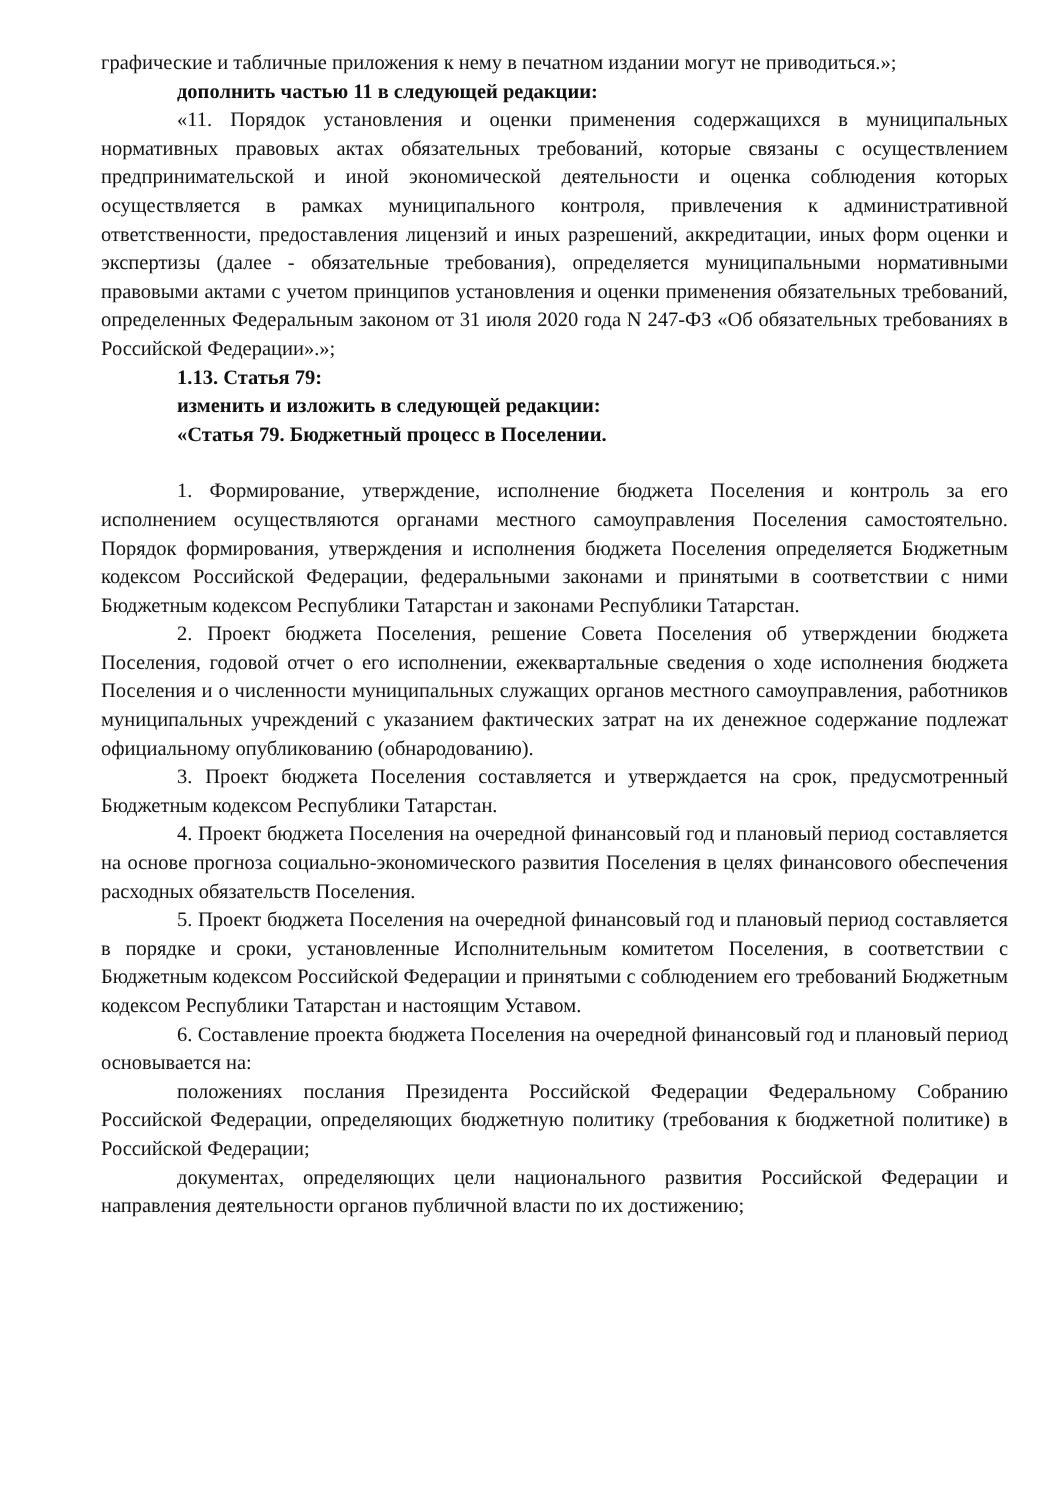графические и табличные приложения к нему в печатном издании могут не приводиться.»;
дополнить частью 11 в следующей редакции:
«11. Порядок установления и оценки применения содержащихся в муниципальных нормативных правовых актах обязательных требований, которые связаны с осуществлением предпринимательской и иной экономической деятельности и оценка соблюдения которых осуществляется в рамках муниципального контроля, привлечения к административной ответственности, предоставления лицензий и иных разрешений, аккредитации, иных форм оценки и экспертизы (далее - обязательные требования), определяется муниципальными нормативными правовыми актами с учетом принципов установления и оценки применения обязательных требований, определенных Федеральным законом от 31 июля 2020 года N 247-ФЗ «Об обязательных требованиях в Российской Федерации».»;
1.13. Статья 79:
изменить и изложить в следующей редакции:
«Статья 79. Бюджетный процесс в Поселении.
1. Формирование, утверждение, исполнение бюджета Поселения и контроль за его исполнением осуществляются органами местного самоуправления Поселения самостоятельно. Порядок формирования, утверждения и исполнения бюджета Поселения определяется Бюджетным кодексом Российской Федерации, федеральными законами и принятыми в соответствии с ними Бюджетным кодексом Республики Татарстан и законами Республики Татарстан.
2. Проект бюджета Поселения, решение Совета Поселения об утверждении бюджета Поселения, годовой отчет о его исполнении, ежеквартальные сведения о ходе исполнения бюджета Поселения и о численности муниципальных служащих органов местного самоуправления, работников муниципальных учреждений с указанием фактических затрат на их денежное содержание подлежат официальному опубликованию (обнародованию).
3. Проект бюджета Поселения составляется и утверждается на срок, предусмотренный Бюджетным кодексом Республики Татарстан.
4. Проект бюджета Поселения на очередной финансовый год и плановый период составляется на основе прогноза социально-экономического развития Поселения в целях финансового обеспечения расходных обязательств Поселения.
5. Проект бюджета Поселения на очередной финансовый год и плановый период составляется в порядке и сроки, установленные Исполнительным комитетом Поселения, в соответствии с Бюджетным кодексом Российской Федерации и принятыми с соблюдением его требований Бюджетным кодексом Республики Татарстан и настоящим Уставом.
6. Составление проекта бюджета Поселения на очередной финансовый год и плановый период основывается на:
положениях послания Президента Российской Федерации Федеральному Собранию Российской Федерации, определяющих бюджетную политику (требования к бюджетной политике) в Российской Федерации;
документах, определяющих цели национального развития Российской Федерации и направления деятельности органов публичной власти по их достижению;